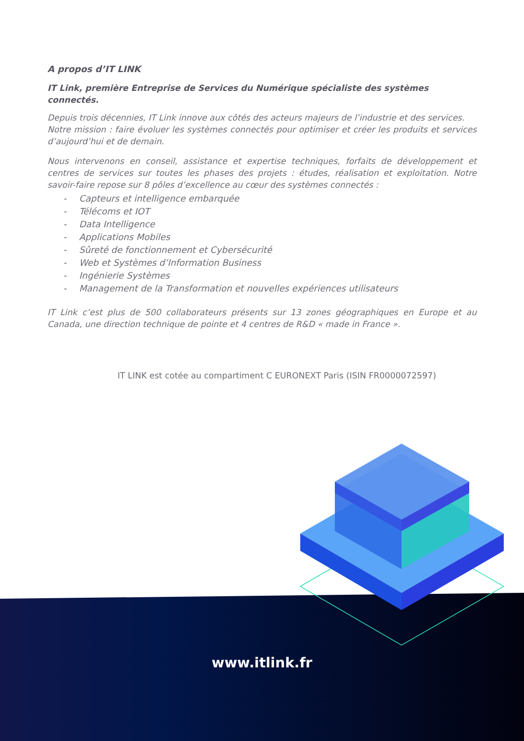A propos d’IT LINK
IT Link, première Entreprise de Services du Numérique spécialiste des systèmes connectés.
Depuis trois décennies, IT Link innove aux côtés des acteurs majeurs de l’industrie et des services.
Notre mission : faire évoluer les systèmes connectés pour optimiser et créer les produits et services d’aujourd’hui et de demain.
Nous intervenons en conseil, assistance et expertise techniques, forfaits de développement et centres de services sur toutes les phases des projets : études, réalisation et exploitation. Notre savoir-faire repose sur 8 pôles d’excellence au cœur des systèmes connectés :
- Capteurs et intelligence embarquée
- Télécoms et IOT
- Data Intelligence
- Applications Mobiles
- Sûreté de fonctionnement et Cybersécurité
- Web et Systèmes d’Information Business
- Ingénierie Systèmes
- Management de la Transformation et nouvelles expériences utilisateurs
IT Link c’est plus de 500 collaborateurs présents sur 13 zones géographiques en Europe et au Canada, une direction technique de pointe et 4 centres de R&D « made in France ».
IT LINK est cotée au compartiment C EURONEXT Paris (ISIN FR0000072597)
www.itlink.fr